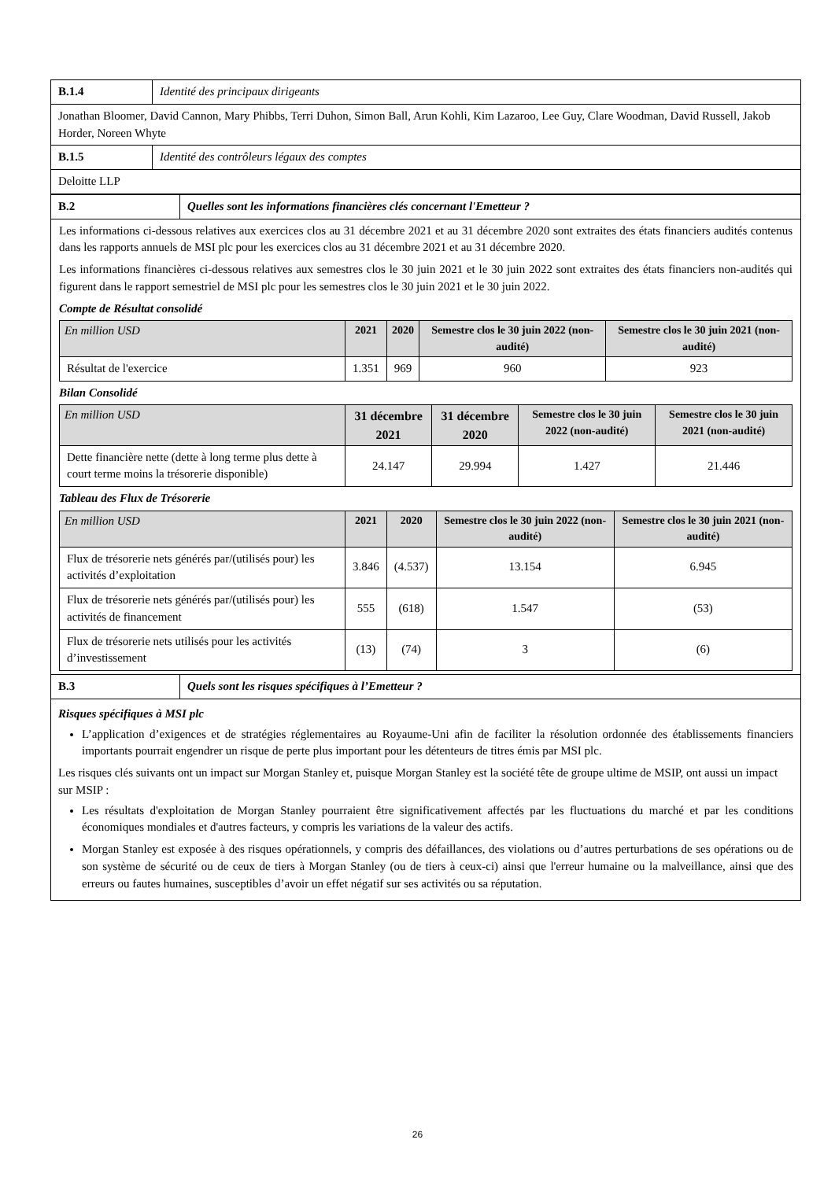| B.1.4 | Identité des principaux dirigeants |
| Jonathan Bloomer, David Cannon, Mary Phibbs, Terri Duhon, Simon Ball, Arun Kohli, Kim Lazaroo, Lee Guy, Clare Woodman, David Russell, Jakob Horder, Noreen Whyte | |
| B.1.5 | Identité des contrôleurs légaux des comptes |
| Deloitte LLP | |
| B.2 | Quelles sont les informations financières clés concernant l'Emetteur ? |
| Les informations ci-dessous relatives aux exercices clos au 31 décembre 2021 et au 31 décembre 2020 sont extraites des états financiers audités contenus dans les rapports annuels de MSI plc pour les exercices clos au 31 décembre 2021 et au 31 décembre 2020. Les informations financières ci-dessous relatives aux semestres clos le 30 juin 2021 et le 30 juin 2022 sont extraites des états financiers non-audités qui figurent dans le rapport semestriel de MSI plc pour les semestres clos le 30 juin 2021 et le 30 juin 2022. Compte de Résultat consolidé / En million USD / 2021 / 2020 / Semestre clos le 30 juin 2022 (non-audité) / Semestre clos le 30 juin 2021 (non-audité) / / --- / --- / --- / --- / --- / / Résultat de l'exercice / 1.351 / 969 / 960 / 923 / Bilan Consolidé / En million USD / 31 décembre 2021 / 31 décembre 2020 / Semestre clos le 30 juin 2022 (non-audité) / Semestre clos le 30 juin 2021 (non-audité) / / --- / --- / --- / --- / --- / / Dette financière nette (dette à long terme plus dette à court terme moins la trésorerie disponible) / 24.147 / 29.994 / 1.427 / 21.446 / Tableau des Flux de Trésorerie / En million USD / 2021 / 2020 / Semestre clos le 30 juin 2022 (non-audité) / Semestre clos le 30 juin 2021 (non-audité) / / --- / --- / --- / --- / --- / / Flux de trésorerie nets générés par/(utilisés pour) les activités d’exploitation / 3.846 / (4.537) / 13.154 / 6.945 / / Flux de trésorerie nets générés par/(utilisés pour) les activités de financement / 555 / (618) / 1.547 / (53) / / Flux de trésorerie nets utilisés pour les activités d’investissement / (13) / (74) / 3 / (6) / | |
| B.3 | Quels sont les risques spécifiques à l’Emetteur ? |
| Risques spécifiques à MSI plc L’application d’exigences et de stratégies réglementaires au Royaume-Uni afin de faciliter la résolution ordonnée des établissements financiers importants pourrait engendrer un risque de perte plus important pour les détenteurs de titres émis par MSI plc. Les risques clés suivants ont un impact sur Morgan Stanley et, puisque Morgan Stanley est la société tête de groupe ultime de MSIP, ont aussi un impact sur MSIP : Les résultats d'exploitation de Morgan Stanley pourraient être significativement affectés par les fluctuations du marché et par les conditions économiques mondiales et d'autres facteurs, y compris les variations de la valeur des actifs. Morgan Stanley est exposée à des risques opérationnels, y compris des défaillances, des violations ou d’autres perturbations de ses opérations ou de son système de sécurité ou de ceux de tiers à Morgan Stanley (ou de tiers à ceux-ci) ainsi que l'erreur humaine ou la malveillance, ainsi que des erreurs ou fautes humaines, susceptibles d’avoir un effet négatif sur ses activités ou sa réputation. | |
26